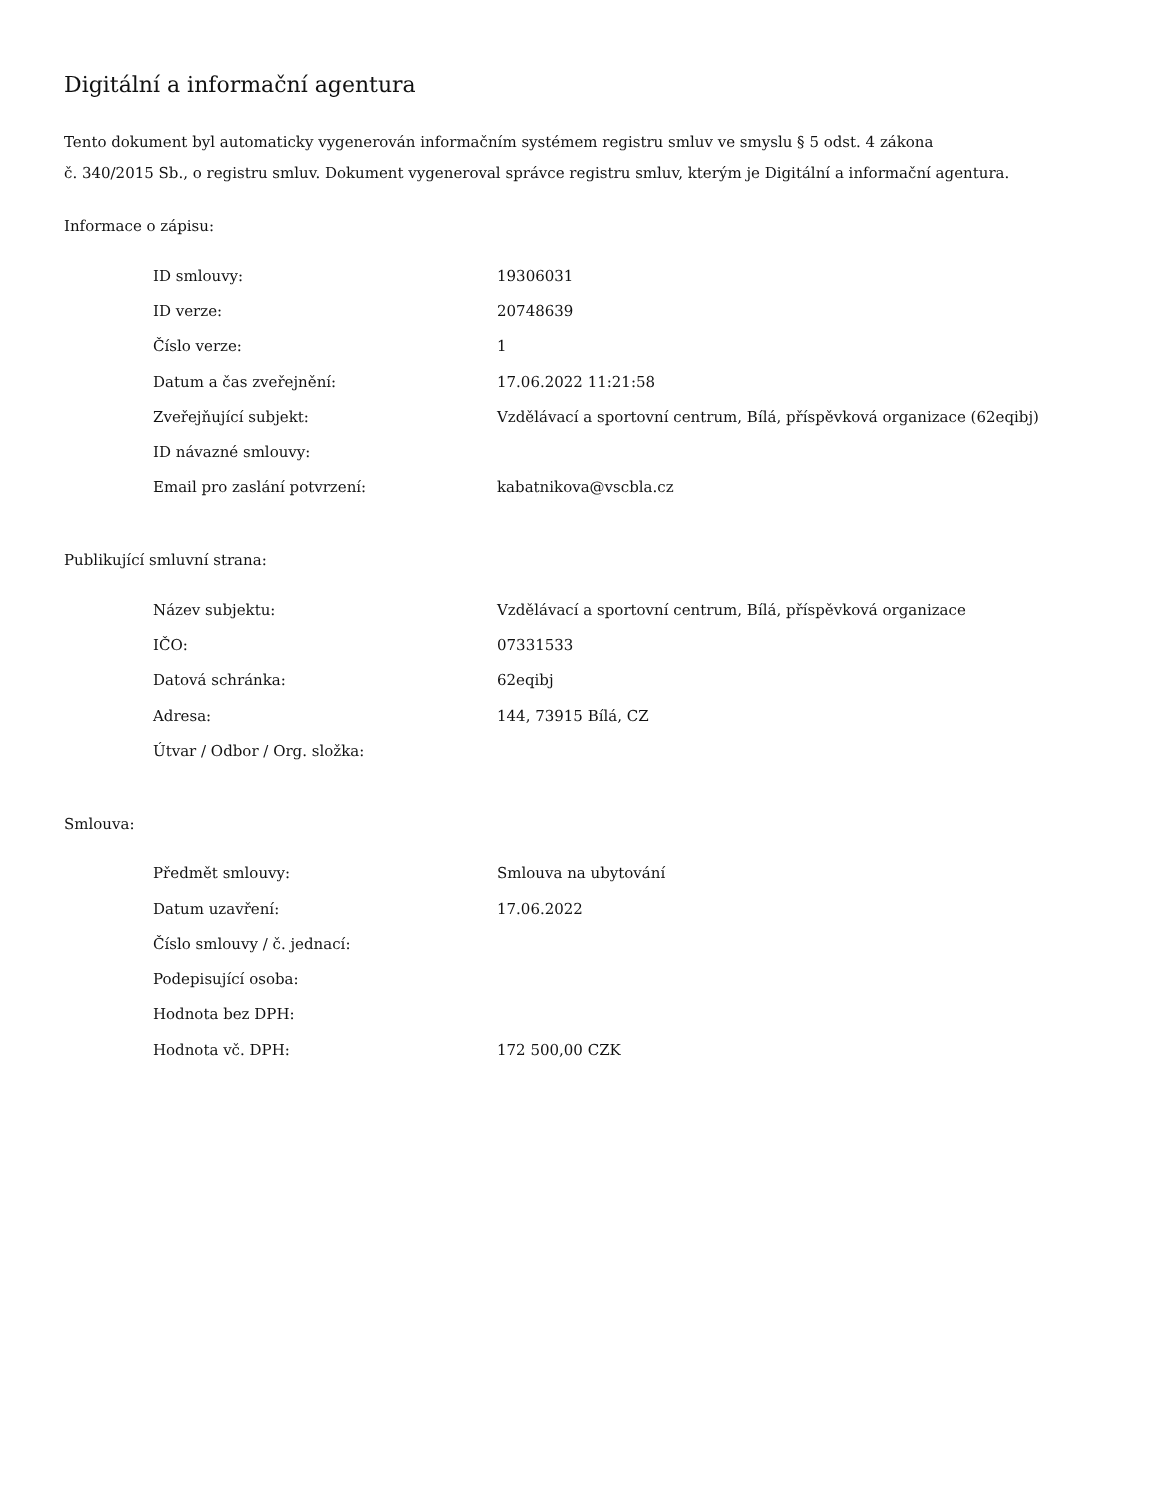Digitální a informační agentura
Tento dokument byl automaticky vygenerován informačním systémem registru smluv ve smyslu § 5 odst. 4 zákona
č. 340/2015 Sb., o registru smluv. Dokument vygeneroval správce registru smluv, kterým je Digitální a informační agentura.
Informace o zápisu:
| ID smlouvy: | 19306031 |
| ID verze: | 20748639 |
| Číslo verze: | 1 |
| Datum a čas zveřejnění: | 17.06.2022 11:21:58 |
| Zveřejňující subjekt: | Vzdělávací a sportovní centrum, Bílá, příspěvková organizace (62eqibj) |
| ID návazné smlouvy: | |
| Email pro zaslání potvrzení: | kabatnikova@vscbla.cz |
Publikující smluvní strana:
| Název subjektu: | Vzdělávací a sportovní centrum, Bílá, příspěvková organizace |
| IČO: | 07331533 |
| Datová schránka: | 62eqibj |
| Adresa: | 144, 73915 Bílá, CZ |
| Útvar / Odbor / Org. složka: | |
Smlouva:
| Předmět smlouvy: | Smlouva na ubytování |
| Datum uzavření: | 17.06.2022 |
| Číslo smlouvy / č. jednací: | |
| Podepisující osoba: | |
| Hodnota bez DPH: | |
| Hodnota vč. DPH: | 172 500,00 CZK |